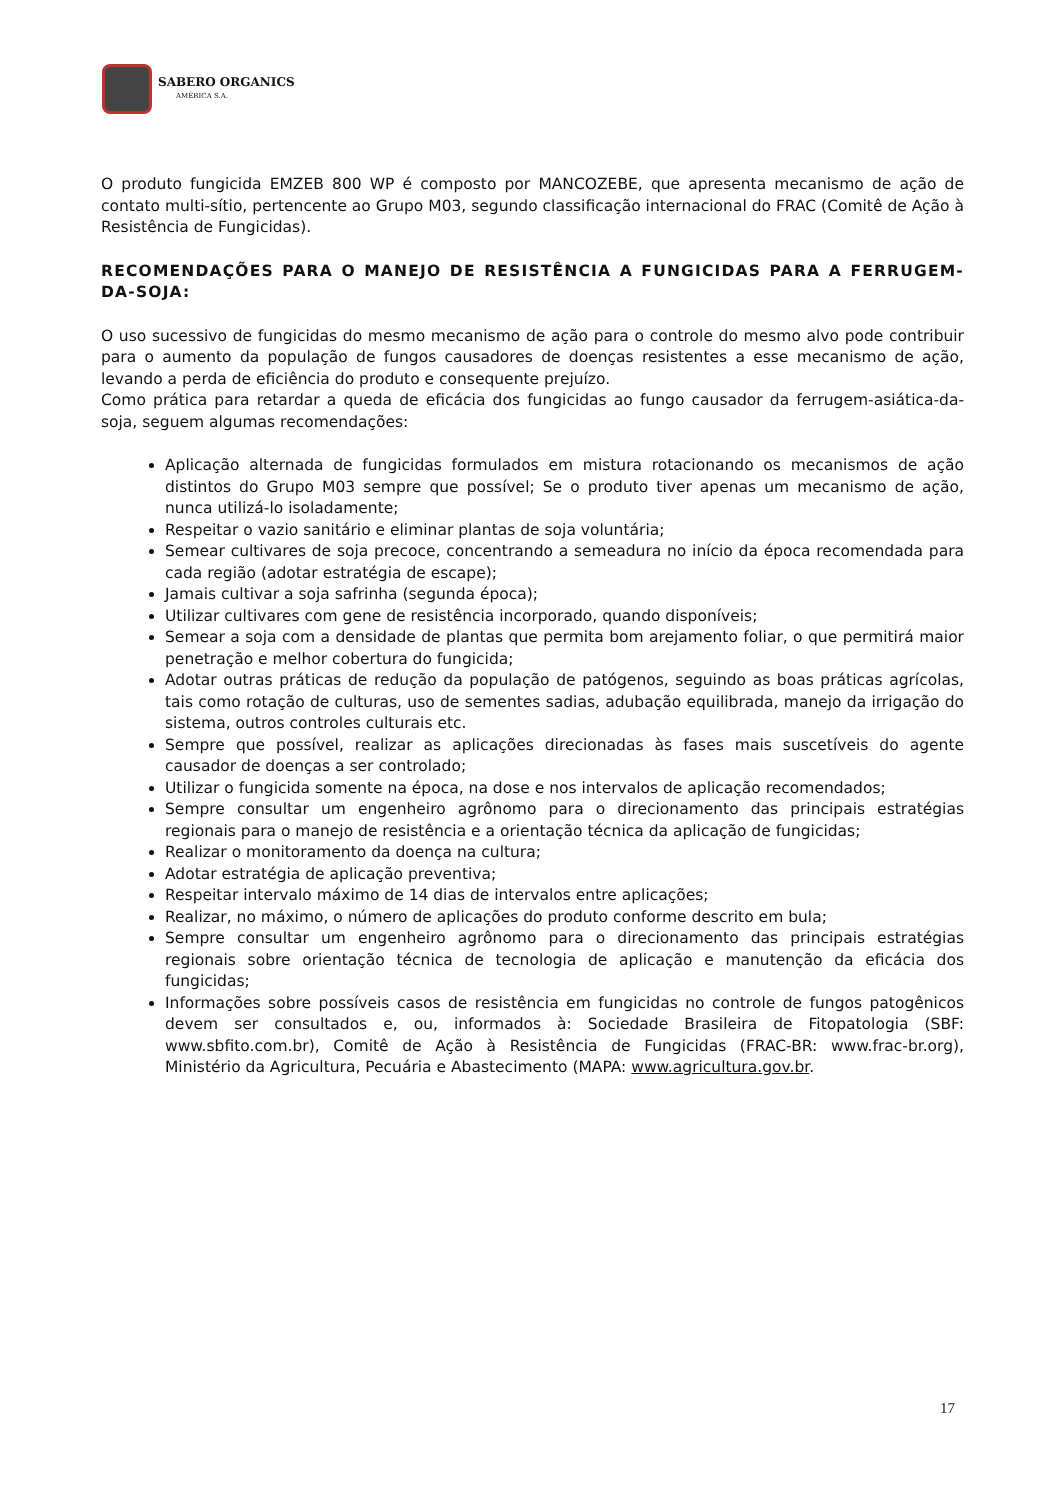SABERO ORGANICS
AMÉRICA S.A.
O produto fungicida EMZEB 800 WP é composto por MANCOZEBE, que apresenta mecanismo de ação de contato multi-sítio, pertencente ao Grupo M03, segundo classificação internacional do FRAC (Comitê de Ação à Resistência de Fungicidas).
RECOMENDAÇÕES PARA O MANEJO DE RESISTÊNCIA A FUNGICIDAS PARA A FERRUGEM-DA-SOJA:
O uso sucessivo de fungicidas do mesmo mecanismo de ação para o controle do mesmo alvo pode contribuir para o aumento da população de fungos causadores de doenças resistentes a esse mecanismo de ação, levando a perda de eficiência do produto e consequente prejuízo.
Como prática para retardar a queda de eficácia dos fungicidas ao fungo causador da ferrugem-asiática-da-soja, seguem algumas recomendações:
Aplicação alternada de fungicidas formulados em mistura rotacionando os mecanismos de ação distintos do Grupo M03 sempre que possível; Se o produto tiver apenas um mecanismo de ação, nunca utilizá-lo isoladamente;
Respeitar o vazio sanitário e eliminar plantas de soja voluntária;
Semear cultivares de soja precoce, concentrando a semeadura no início da época recomendada para cada região (adotar estratégia de escape);
Jamais cultivar a soja safrinha (segunda época);
Utilizar cultivares com gene de resistência incorporado, quando disponíveis;
Semear a soja com a densidade de plantas que permita bom arejamento foliar, o que permitirá maior penetração e melhor cobertura do fungicida;
Adotar outras práticas de redução da população de patógenos, seguindo as boas práticas agrícolas, tais como rotação de culturas, uso de sementes sadias, adubação equilibrada, manejo da irrigação do sistema, outros controles culturais etc.
Sempre que possível, realizar as aplicações direcionadas às fases mais suscetíveis do agente causador de doenças a ser controlado;
Utilizar o fungicida somente na época, na dose e nos intervalos de aplicação recomendados;
Sempre consultar um engenheiro agrônomo para o direcionamento das principais estratégias regionais para o manejo de resistência e a orientação técnica da aplicação de fungicidas;
Realizar o monitoramento da doença na cultura;
Adotar estratégia de aplicação preventiva;
Respeitar intervalo máximo de 14 dias de intervalos entre aplicações;
Realizar, no máximo, o número de aplicações do produto conforme descrito em bula;
Sempre consultar um engenheiro agrônomo para o direcionamento das principais estratégias regionais sobre orientação técnica de tecnologia de aplicação e manutenção da eficácia dos fungicidas;
Informações sobre possíveis casos de resistência em fungicidas no controle de fungos patogênicos devem ser consultados e, ou, informados à: Sociedade Brasileira de Fitopatologia (SBF: www.sbfito.com.br), Comitê de Ação à Resistência de Fungicidas (FRAC-BR: www.frac-br.org), Ministério da Agricultura, Pecuária e Abastecimento (MAPA: www.agricultura.gov.br.
17